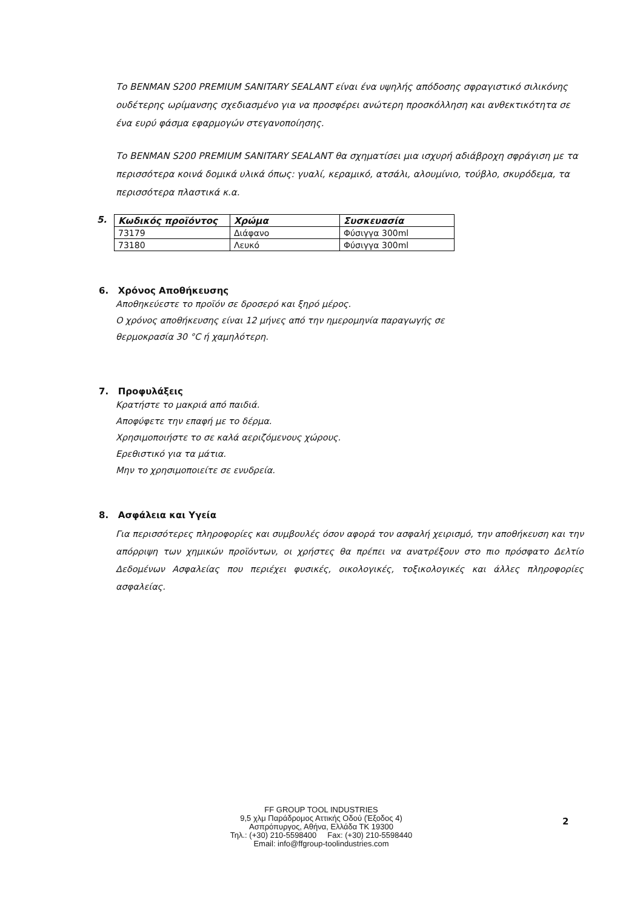Το BENMAN S200 PREMIUM SANITARY SEALANT είναι ένα υψηλής απόδοσης σφραγιστικό σιλικόνης ουδέτερης ωρίμανσης σχεδιασμένο για να προσφέρει ανώτερη προσκόλληση και ανθεκτικότητα σε ένα ευρύ φάσμα εφαρμογών στεγανοποίησης.
Το BENMAN S200 PREMIUM SANITARY SEALANT θα σχηματίσει μια ισχυρή αδιάβροχη σφράγιση με τα περισσότερα κοινά δομικά υλικά όπως: γυαλί, κεραμικό, ατσάλι, αλουμίνιο, τούβλο, σκυρόδεμα, τα περισσότερα πλαστικά κ.α.
5.
| Κωδικός προϊόντος | Χρώμα | Συσκευασία |
| --- | --- | --- |
| 73179 | Διάφανο | Φύσιγγα 300ml |
| 73180 | Λευκό | Φύσιγγα 300ml |
6. Χρόνος Αποθήκευσης
Αποθηκεύεστε το προϊόν σε δροσερό και ξηρό μέρος.
Ο χρόνος αποθήκευσης είναι 12 μήνες από την ημερομηνία παραγωγής σε
θερμοκρασία 30 °C ή χαμηλότερη.
7. Προφυλάξεις
Κρατήστε το μακριά από παιδιά.
Αποφύφετε την επαφή με το δέρμα.
Χρησιμοποιήστε το σε καλά αεριζόμενους χώρους.
Ερεθιστικό για τα μάτια.
Μην το χρησιμοποιείτε σε ενυδρεία.
8. Ασφάλεια και Υγεία
Για περισσότερες πληροφορίες και συμβουλές όσον αφορά τον ασφαλή χειρισμό, την αποθήκευση και την απόρριψη των χημικών προϊόντων, οι χρήστες θα πρέπει να ανατρέξουν στο πιο πρόσφατο Δελτίο Δεδομένων Ασφαλείας που περιέχει φυσικές, οικολογικές, τοξικολογικές και άλλες πληροφορίες ασφαλείας.
FF GROUP TOOL INDUSTRIES
9,5 χλμ Παράδρομος Αττικής Οδού (Έξοδος 4)
Ασπρόπυργος, Αθήνα, Ελλάδα ΤΚ 19300
Τηλ.: (+30) 210-5598400 Fax: (+30) 210-5598440
Email: info@ffgroup-toolindustries.com
2